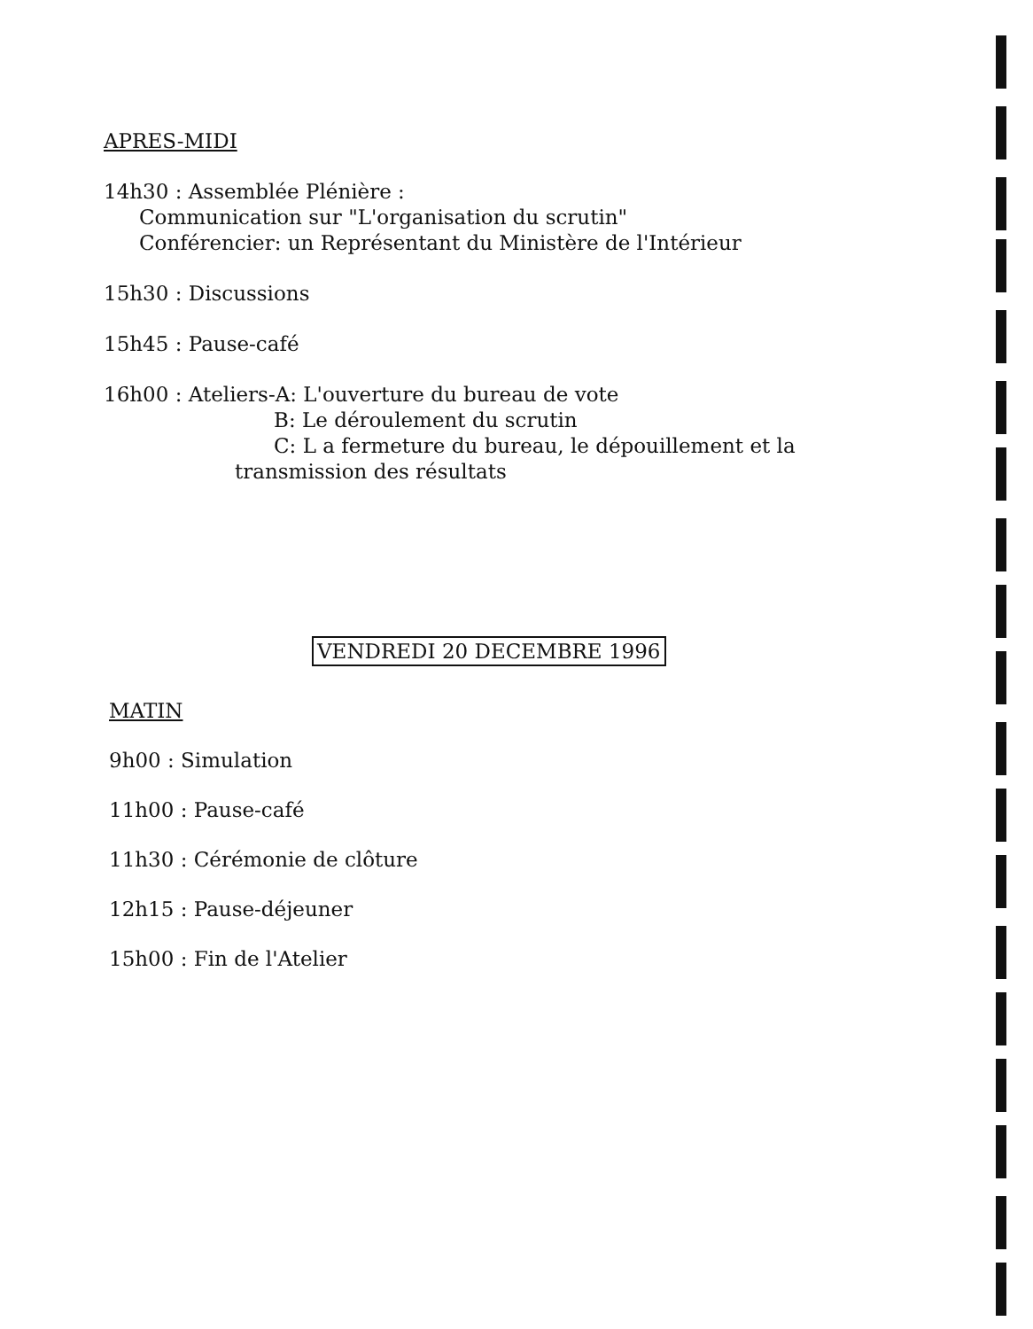APRES-MIDI
14h30 : Assemblée Plénière :
Communication sur "L'organisation du scrutin"
Conférencier: un Représentant du Ministère de l'Intérieur
15h30 : Discussions
15h45 : Pause-café
16h00 : Ateliers-A: L'ouverture du bureau de vote
B: Le déroulement du scrutin
C: L a fermeture du bureau, le dépouillement et la
transmission des résultats
VENDREDI 20 DECEMBRE 1996
MATIN
9h00 : Simulation
11h00 : Pause-café
11h30 : Cérémonie de clôture
12h15 : Pause-déjeuner
15h00 : Fin de l'Atelier